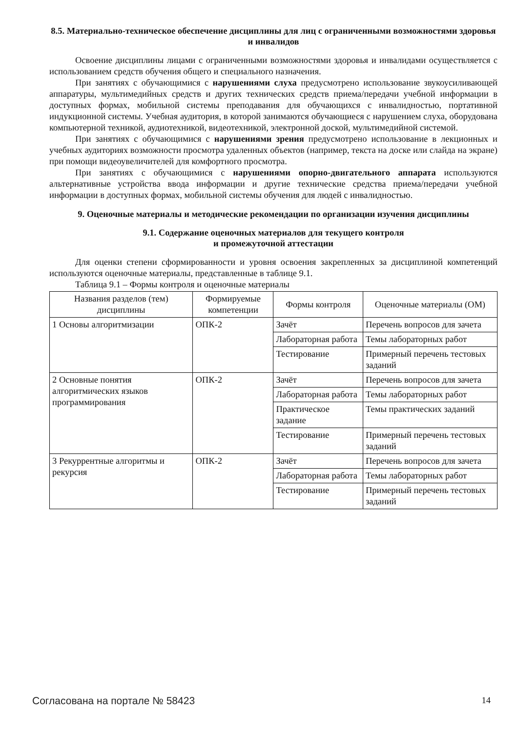8.5. Материально-техническое обеспечение дисциплины для лиц с ограниченными возможностями здоровья и инвалидов
Освоение дисциплины лицами с ограниченными возможностями здоровья и инвалидами осуществляется с использованием средств обучения общего и специального назначения.
При занятиях с обучающимися с нарушениями слуха предусмотрено использование звукоусиливающей аппаратуры, мультимедийных средств и других технических средств приема/передачи учебной информации в доступных формах, мобильной системы преподавания для обучающихся с инвалидностью, портативной индукционной системы. Учебная аудитория, в которой занимаются обучающиеся с нарушением слуха, оборудована компьютерной техникой, аудиотехникой, видеотехникой, электронной доской, мультимедийной системой.
При занятиях с обучающимися с нарушениями зрения предусмотрено использование в лекционных и учебных аудиториях возможности просмотра удаленных объектов (например, текста на доске или слайда на экране) при помощи видеоувеличителей для комфортного просмотра.
При занятиях с обучающимися с нарушениями опорно-двигательного аппарата используются альтернативные устройства ввода информации и другие технические средства приема/передачи учебной информации в доступных формах, мобильной системы обучения для людей с инвалидностью.
9. Оценочные материалы и методические рекомендации по организации изучения дисциплины
9.1. Содержание оценочных материалов для текущего контроля
и промежуточной аттестации
Для оценки степени сформированности и уровня освоения закрепленных за дисциплиной компетенций используются оценочные материалы, представленные в таблице 9.1.
Таблица 9.1 – Формы контроля и оценочные материалы
| Названия разделов (тем) дисциплины | Формируемые компетенции | Формы контроля | Оценочные материалы (ОМ) |
| --- | --- | --- | --- |
| 1 Основы алгоритмизации | ОПК-2 | Зачёт | Перечень вопросов для зачета |
| | | Лабораторная работа | Темы лабораторных работ |
| | | Тестирование | Примерный перечень тестовых заданий |
| 2 Основные понятия алгоритмических языков программирования | ОПК-2 | Зачёт | Перечень вопросов для зачета |
| | | Лабораторная работа | Темы лабораторных работ |
| | | Практическое задание | Темы практических заданий |
| | | Тестирование | Примерный перечень тестовых заданий |
| 3 Рекуррентные алгоритмы и рекурсия | ОПК-2 | Зачёт | Перечень вопросов для зачета |
| | | Лабораторная работа | Темы лабораторных работ |
| | | Тестирование | Примерный перечень тестовых заданий |
Согласована на портале № 58423 14